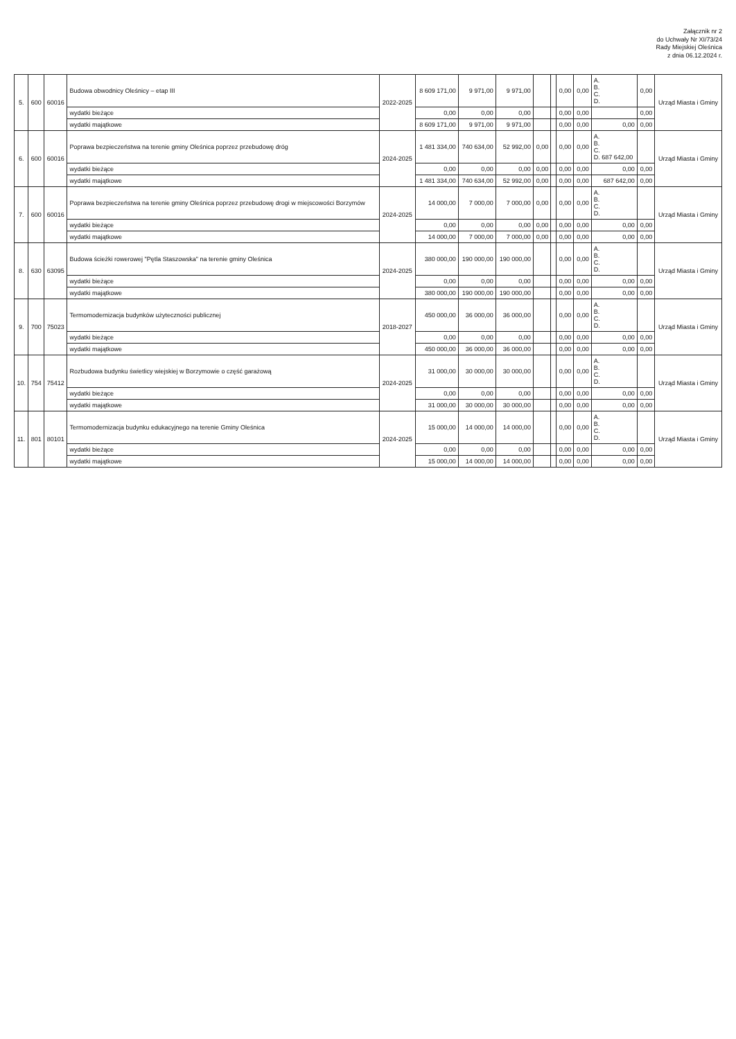Załącznik nr 2
do Uchwały Nr XI/73/24
Rady Miejskiej Oleśnica
z dnia 06.12.2024 r.
| 5. | 600 | 60016 | Budowa obwodnicy Oleśnicy – etap III | 2022-2025 | 8 609 171,00 | 9 971,00 | 9 971,00 | | | 0,00 | 0,00 | A. B. C. D. | 0,00 | Urząd Miasta i Gminy |
| | | | wydatki bieżące | | 0,00 | 0,00 | 0,00 | | | 0,00 | 0,00 | | 0,00 | |
| | | | wydatki majątkowe | | 8 609 171,00 | 9 971,00 | 9 971,00 | | | 0,00 | 0,00 | 0,00 | 0,00 | |
| 6. | 600 | 60016 | Poprawa bezpieczeństwa na terenie gminy Oleśnica poprzez przebudowę dróg | 2024-2025 | 1 481 334,00 | 740 634,00 | 52 992,00 | 0,00 | | 0,00 | 0,00 | A. B. C. D. 687 642,00 | | Urząd Miasta i Gminy |
| | | | wydatki bieżące | | 0,00 | 0,00 | 0,00 | 0,00 | | 0,00 | 0,00 | 0,00 | 0,00 | |
| | | | wydatki majątkowe | | 1 481 334,00 | 740 634,00 | 52 992,00 | 0,00 | | 0,00 | 0,00 | 687 642,00 | 0,00 | |
| 7. | 600 | 60016 | Poprawa bezpieczeństwa na terenie gminy Oleśnica poprzez przebudowę drogi w miejscowości Borzymów | 2024-2025 | 14 000,00 | 7 000,00 | 7 000,00 | 0,00 | | 0,00 | 0,00 | A. B. C. D. | | Urząd Miasta i Gminy |
| | | | wydatki bieżące | | 0,00 | 0,00 | 0,00 | 0,00 | | 0,00 | 0,00 | 0,00 | 0,00 | |
| | | | wydatki majątkowe | | 14 000,00 | 7 000,00 | 7 000,00 | 0,00 | | 0,00 | 0,00 | 0,00 | 0,00 | |
| 8. | 630 | 63095 | Budowa ścieżki rowerowej "Pętla Staszowska" na terenie gminy Oleśnica | 2024-2025 | 380 000,00 | 190 000,00 | 190 000,00 | | | 0,00 | 0,00 | A. B. C. D. | | Urząd Miasta i Gminy |
| | | | wydatki bieżące | | 0,00 | 0,00 | 0,00 | | | 0,00 | 0,00 | 0,00 | 0,00 | |
| | | | wydatki majątkowe | | 380 000,00 | 190 000,00 | 190 000,00 | | | 0,00 | 0,00 | 0,00 | 0,00 | |
| 9. | 700 | 75023 | Termomodernizacja budynków użyteczności publicznej | 2018-2027 | 450 000,00 | 36 000,00 | 36 000,00 | | | 0,00 | 0,00 | A. B. C. D. | | Urząd Miasta i Gminy |
| | | | wydatki bieżące | | 0,00 | 0,00 | 0,00 | | | 0,00 | 0,00 | 0,00 | 0,00 | |
| | | | wydatki majątkowe | | 450 000,00 | 36 000,00 | 36 000,00 | | | 0,00 | 0,00 | 0,00 | 0,00 | |
| 10. | 754 | 75412 | Rozbudowa budynku świetlicy wiejskiej w Borzymowie o część garażową | 2024-2025 | 31 000,00 | 30 000,00 | 30 000,00 | | | 0,00 | 0,00 | A. B. C. D. | | Urząd Miasta i Gminy |
| | | | wydatki bieżące | | 0,00 | 0,00 | 0,00 | | | 0,00 | 0,00 | 0,00 | 0,00 | |
| | | | wydatki majątkowe | | 31 000,00 | 30 000,00 | 30 000,00 | | | 0,00 | 0,00 | 0,00 | 0,00 | |
| 11. | 801 | 80101 | Termomodernizacja budynku edukacyjnego na terenie Gminy Oleśnica | 2024-2025 | 15 000,00 | 14 000,00 | 14 000,00 | | | 0,00 | 0,00 | A. B. C. D. | | Urząd Miasta i Gminy |
| | | | wydatki bieżące | | 0,00 | 0,00 | 0,00 | | | 0,00 | 0,00 | 0,00 | 0,00 | |
| | | | wydatki majątkowe | | 15 000,00 | 14 000,00 | 14 000,00 | | | 0,00 | 0,00 | 0,00 | 0,00 | |